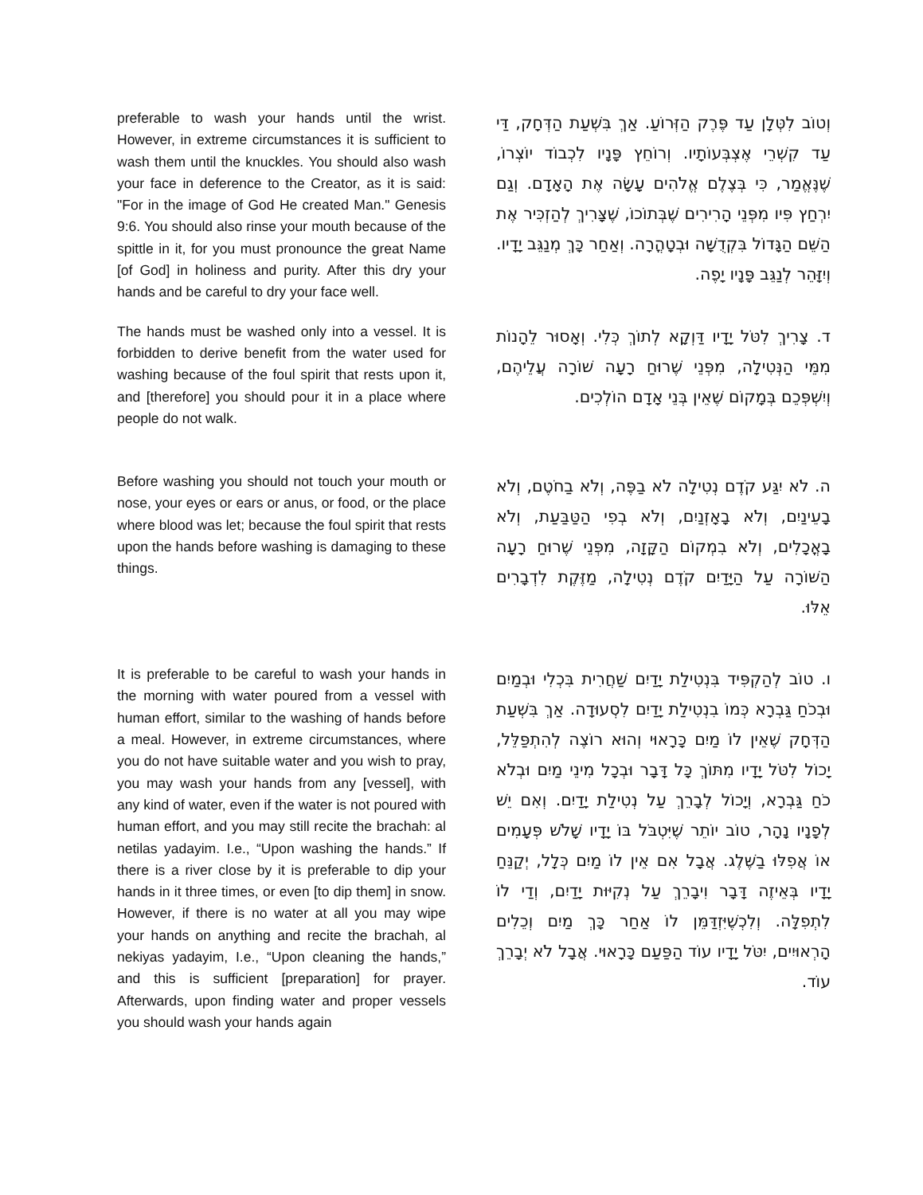preferable to wash your hands until the wrist. However, in extreme circumstances it is sufficient to wash them until the knuckles. You should also wash your face in deference to the Creator, as it is said: "For in the image of God He created Man." Genesis 9:6. You should also rinse your mouth because of the spittle in it, for you must pronounce the great Name [of God] in holiness and purity. After this dry your hands and be careful to dry your face well.
וְטוֹב לִטְּלָן עַד פֶּרֶק הַזְּרוֹעַ. אַךְ בִּשְׁעַת הַדְּחָק, דַּי עַד קִשְׁרֵי אֶצְבְּעוֹתָיו. וְרוֹחֵץ פָּנָיו לִכְבוֹד יוֹצְרוֹ, שֶׁנֶּאֱמַר, כִּי בְּצֶלֶם אֱלֹהִים עָשָׂה אֶת הָאָדָם. וְגַם יִרְחַץ פִּיו מִפְּנֵי הָרִירִים שֶׁבְּתוֹכוֹ, שֶׁצָּרִיךְ לְהַזְכִּיר אֶת הַשֵּׁם הַגָּדוֹל בִּקְדֻשָּׁה וּבְטָהֳרָה. וְאַחַר כָּךְ מְנַגֵּב יָדָיו. וְיִזָּהֵר לְנַגֵּב פָּנָיו יָפֶה.
The hands must be washed only into a vessel. It is forbidden to derive benefit from the water used for washing because of the foul spirit that rests upon it, and [therefore] you should pour it in a place where people do not walk.
ד. צָרִיךְ לִטֹּל יָדָיו דַּוְקָא לְתוֹךְ כְּלִי. וְאָסוּר לֵהָנוֹת מִמֵּי הַנְּטִילָה, מִפְּנֵי שֶׁרוּחַ רָעָה שׁוֹרָה עֲלֵיהֶם, וְיִשְׁפְּכֵם בְּמָקוֹם שֶׁאֵין בְּנֵי אָדָם הוֹלְכִים.
Before washing you should not touch your mouth or nose, your eyes or ears or anus, or food, or the place where blood was let; because the foul spirit that rests upon the hands before washing is damaging to these things.
ה. לֹא יִגַּע קֹדֶם נְטִילָה לֹא בַפֶּה, וְלֹא בַחֹטֶם, וְלֹא בָעֵינַיִם, וְלֹא בָאָזְנַיִם, וְלֹא בְפִי הַטַּבַּעַת, וְלֹא בָאֳכָלִים, וְלֹא בִמְקוֹם הַקָּזָה, מִפְּנֵי שֶׁרוּחַ רָעָה הַשּׁוֹרָה עַל הַיָּדַיִם קֹדֶם נְטִילָה, מַזֶּקֶת לִדְבָרִים אֵלּוּ.
It is preferable to be careful to wash your hands in the morning with water poured from a vessel with human effort, similar to the washing of hands before a meal. However, in extreme circumstances, where you do not have suitable water and you wish to pray, you may wash your hands from any [vessel], with any kind of water, even if the water is not poured with human effort, and you may still recite the brachah: al netilas yadayim. I.e., “Upon washing the hands.” If there is a river close by it is preferable to dip your hands in it three times, or even [to dip them] in snow. However, if there is no water at all you may wipe your hands on anything and recite the brachah, al nekiyas yadayim, I.e., “Upon cleaning the hands,” and this is sufficient [preparation] for prayer. Afterwards, upon finding water and proper vessels you should wash your hands again
ו. טוֹב לְהַקְפִּיד בִּנְטִילַת יָדַיִם שַׁחֲרִית בִּכְלִי וּבְמַיִם וּבְכֹחַ גַּבְרָא כְּמוֹ בִנְטִילַת יָדַיִם לִסְעוּדָה. אַךְ בִּשְׁעַת הַדְּחָק שֶׁאֵין לוֹ מַיִם כָּרָאוּי וְהוּא רוֹצֶה לְהִתְפַּלֵּל, יָכוֹל לִטֹּל יָדָיו מִתּוֹךְ כָּל דָּבָר וּבְכָל מִינֵי מַיִם וּבְלֹא כֹחַ גַּבְרָא, וְיָכוֹל לְבָרֵךְ עַל נְטִילַת יָדַיִם. וְאִם יֵשׁ לְפָנָיו נָהָר, טוֹב יוֹתֵר שֶׁיִּטְבֹּל בּוֹ יָדָיו שָׁלֹשׁ פְּעָמִים אוֹ אֲפִלּוּ בַשֶּׁלֶג. אֲבָל אִם אֵין לוֹ מַיִם כְּלָל, יְקַנֵּחַ יָדָיו בְּאֵיזֶה דָּבָר וִיבָרֵךְ עַל נְקִיּוּת יָדַיִם, וְדַי לוֹ לִתְפִלָּה. וְלִכְשֶׁיִּזְדַּמֵּן לוֹ אַחַר כָּךְ מַיִם וְכֵלִים הָרְאוּיִים, יִטֹּל יָדָיו עוֹד הַפַּעַם כָּרָאוּי. אֲבָל לֹא יְבָרֵךְ עוֹד.